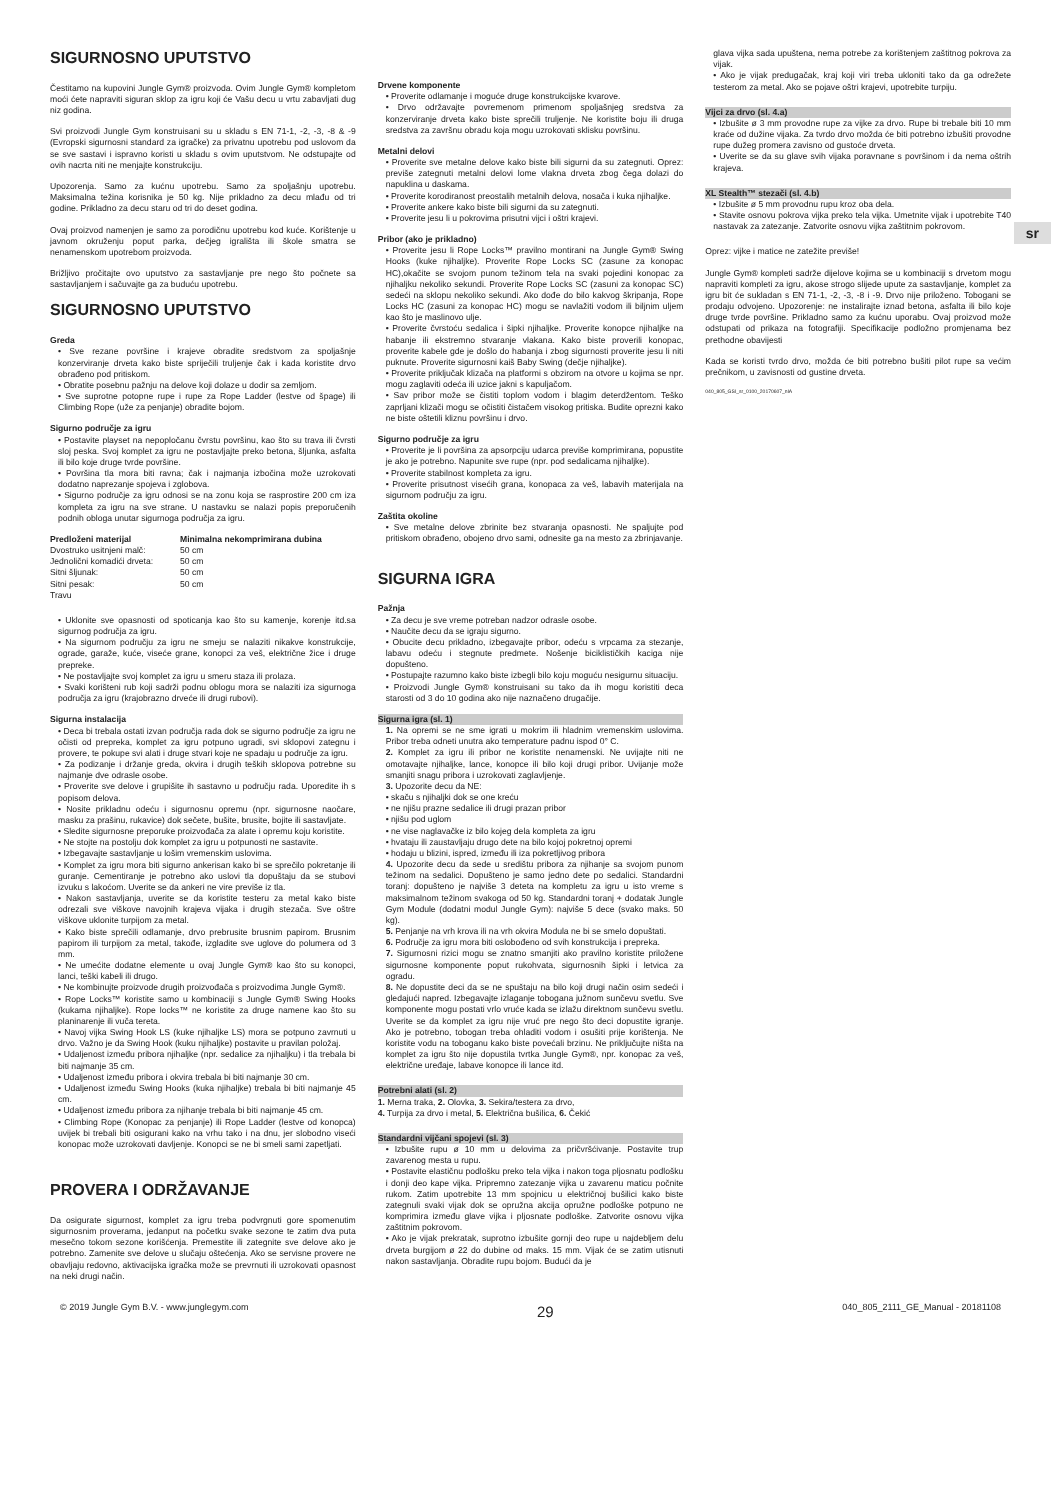sr
SIGURNOSNO UPUTSTVO
Čestitamo na kupovini Jungle Gym® proizvoda. Ovim Jungle Gym® kompletom moći ćete napraviti siguran sklop za igru koji će Vašu decu u vrtu zabavljati dug niz godina.
Svi proizvodi Jungle Gym konstruisani su u skladu s EN 71-1, -2, -3, -8 & -9 (Evropski sigurnosni standard za igračke) za privatnu upotrebu pod uslovom da se sve sastavi i ispravno koristi u skladu s ovim uputstvom. Ne odstupajte od ovih nacrta niti ne menjajte konstrukciju.
Upozorenja. Samo za kućnu upotrebu. Samo za spoljašnju upotrebu. Maksimalna težina korisnika je 50 kg. Nije prikladno za decu mlađu od tri godine. Prikladno za decu staru od tri do deset godina.
Ovaj proizvod namenjen je samo za porodičnu upotrebu kod kuće. Korištenje u javnom okruženju poput parka, dečjeg igrališta ili škole smatra se nenamenskom upotrebom proizvoda.
Brižljivo pročitajte ovo uputstvo za sastavljanje pre nego što počnete sa sastavljanjem i sačuvajte ga za buduću upotrebu.
SIGURNOSNO UPUTSTVO
Greda
• Sve rezane površine i krajeve obradite sredstvom za spoljašnje konzerviranje drveta kako biste spriječili truljenje čak i kada koristite drvo obrađeno pod pritiskom.
• Obratite posebnu pažnju na delove koji dolaze u dodir sa zemljom.
• Sve suprotne potopne rupe i rupe za Rope Ladder (lestve od špage) ili Climbing Rope (uže za penjanje) obradite bojom.
Sigurno područje za igru
• Postavite playset na nepopločanu čvrstu površinu, kao što su trava ili čvrsti sloj peska. Svoj komplet za igru ne postavljajte preko betona, šljunka, asfalta ili bilo koje druge tvrde površine.
• Površina tla mora biti ravna; čak i najmanja izbočina može uzrokovati dodatno naprezanje spojeva i zglobova.
• Sigurno područje za igru odnosi se na zonu koja se rasprostire 200 cm iza kompleta za igru na sve strane. U nastavku se nalazi popis preporučenih podnih obloga unutar sigurnoga područja za igru.
| Predloženi materijal | Minimalna nekomprimirana dubina |
| --- | --- |
| Dvostruko usitnjeni malč: | 50 cm |
| Jednolični komadići drveta: | 50 cm |
| Sitni šljunak: | 50 cm |
| Sitni pesak: | 50 cm |
| Travu | |
• Uklonite sve opasnosti od spoticanja kao što su kamenje, korenje itd.sa sigurnog područja za igru.
• Na sigurnom području za igru ne smeju se nalaziti nikakve konstrukcije, ograde, garaže, kuće, viseće grane, konopci za veš, električne žice i druge prepreke.
• Ne postavljajte svoj komplet za igru u smeru staza ili prolaza.
• Svaki korišteni rub koji sadrži podnu oblogu mora se nalaziti iza sigurnoga područja za igru (krajobrazno drveće ili drugi rubovi).
Sigurna instalacija
• Deca bi trebala ostati izvan područja rada dok se sigurno područje za igru ne očisti od prepreka, komplet za igru potpuno ugradi, svi sklopovi zategnu i provere, te pokupe svi alati i druge stvari koje ne spadaju u područje za igru.
• Za podizanje i držanje greda, okvira i drugih teških sklopova potrebne su najmanje dve odrasle osobe.
• Proverite sve delove i grupišite ih sastavno u području rada. Uporedite ih s popisom delova.
• Nosite prikladnu odeću i sigurnosnu opremu (npr. sigurnosne naočare, masku za prašinu, rukavice) dok sečete, bušite, brusite, bojite ili sastavljate.
• Sledite sigurnosne preporuke proizvođača za alate i opremu koju koristite.
• Ne stojte na postolju dok komplet za igru u potpunosti ne sastavite.
• Izbegavajte sastavljanje u lošim vremenskim uslovima.
• Komplet za igru mora biti sigurno ankerisan kako bi se sprečilo pokretanje ili guranje. Cementiranje je potrebno ako uslovi tla dopuštaju da se stubovi izvuku s lakoćom. Uverite se da ankeri ne vire previše iz tla.
• Nakon sastavljanja, uverite se da koristite testeru za metal kako biste odrezali sve viškove navojnih krajeva vijaka i drugih stezača. Sve oštre viškove uklonite turpijom za metal.
• Kako biste sprečili odlamanje, drvo prebrusite brusnim papirom. Brusnim papirom ili turpijom za metal, takođe, izgladite sve uglove do polumera od 3 mm.
• Ne umećite dodatne elemente u ovaj Jungle Gym® kao što su konopci, lanci, teški kabeli ili drugo.
• Ne kombinujte proizvode drugih proizvođača s proizvodima Jungle Gym®.
• Rope Locks™ koristite samo u kombinaciji s Jungle Gym® Swing Hooks (kukama njihaljke). Rope locks™ ne koristite za druge namene kao što su planinarenje ili vuča tereta.
• Navoj vijka Swing Hook LS (kuke njihaljke LS) mora se potpuno zavrnuti u drvo. Važno je da Swing Hook (kuku njihaljke) postavite u pravilan položaj.
• Udaljenost između pribora njihaljke (npr. sedalice za njihaljku) i tla trebala bi biti najmanje 35 cm.
• Udaljenost između pribora i okvira trebala bi biti najmanje 30 cm.
• Udaljenost između Swing Hooks (kuka njihaljke) trebala bi biti najmanje 45 cm.
• Udaljenost između pribora za njihanje trebala bi biti najmanje 45 cm.
• Climbing Rope (Konopac za penjanje) ili Rope Ladder (lestve od konopca) uvijek bi trebali biti osigurani kako na vrhu tako i na dnu, jer slobodno viseći konopac može uzrokovati davljenje. Konopci se ne bi smeli sami zapetljati.
PROVERA I ODRŽAVANJE
Da osigurate sigurnost, komplet za igru treba podvrgnuti gore spomenutim sigurnosnim proverama, jedanput na početku svake sezone te zatim dva puta mesečno tokom sezone korišćenja. Premestite ili zategnite sve delove ako je potrebno. Zamenite sve delove u slučaju oštećenja. Ako se servisne provere ne obavljaju redovno, aktivacijska igračka može se prevrnuti ili uzrokovati opasnost na neki drugi način.
Drvene komponente
• Proverite odlamanje i moguće druge konstrukcijske kvarove.
• Drvo održavajte povremenom primenom spoljašnjeg sredstva za konzerviranje drveta kako biste sprečili truljenje. Ne koristite boju ili druga sredstva za završnu obradu koja mogu uzrokovati sklisku površinu.
Metalni delovi
• Proverite sve metalne delove kako biste bili sigurni da su zategnuti. Oprez: previše zategnuti metalni delovi lome vlakna drveta zbog čega dolazi do napuklina u daskama.
• Proverite korodiranost preostalih metalnih delova, nosača i kuka njihaljke.
• Proverite ankere kako biste bili sigurni da su zategnuti.
• Proverite jesu li u pokrovima prisutni vijci i oštri krajevi.
Pribor (ako je prikladno)
• Proverite jesu li Rope Locks™ pravilno montirani na Jungle Gym® Swing Hooks (kuke njihaljke). Proverite Rope Locks SC (zasune za konopac HC),okačite se svojom punom težinom tela na svaki pojedini konopac za njihaljku nekoliko sekundi. Proverite Rope Locks SC (zasuni za konopac SC) sedeći na sklopu nekoliko sekundi. Ako dođe do bilo kakvog škripanja, Rope Locks HC (zasuni za konopac HC) mogu se navlažiti vodom ili biljnim uljem kao što je maslinovo ulje.
• Proverite čvrstoću sedalica i šipki njihaljke. Proverite konopce njihaljke na habanje ili ekstremno stvaranje vlakana. Kako biste proverili konopac, proverite kabele gde je došlo do habanja i zbog sigurnosti proverite jesu li niti puknute. Proverite sigurnosni kaiš Baby Swing (dečje njihaljke).
• Proverite priključak klizača na platformi s obzirom na otvore u kojima se npr. mogu zaglaviti odeća ili uzice jakni s kapuljačom.
• Sav pribor može se čistiti toplom vodom i blagim deterdžentom. Teško zaprljani klizači mogu se očistiti čistačem visokog pritiska. Budite oprezni kako ne biste oštetili kliznu površinu i drvo.
Sigurno područje za igru
• Proverite je li površina za apsorpciju udarca previše komprimirana, popustite je ako je potrebno. Napunite sve rupe (npr. pod sedalicama njihaljke).
• Proverite stabilnost kompleta za igru.
• Proverite prisutnost visećih grana, konopaca za veš, labavih materijala na sigurnom području za igru.
Zaštita okoline
• Sve metalne delove zbrinite bez stvaranja opasnosti. Ne spaljujte pod pritiskom obrađeno, obojeno drvo sami, odnesite ga na mesto za zbrinjavanje.
SIGURNA IGRA
Pažnja
• Za decu je sve vreme potreban nadzor odrasle osobe.
• Naučite decu da se igraju sigurno.
• Obucite decu prikladno, izbegavajte pribor, odeću s vrpcama za stezanje, labavu odeću i stegnute predmete. Nošenje biciklističkih kaciga nije dopušteno.
• Postupajte razumno kako biste izbegli bilo koju moguću nesigurnu situaciju.
• Proizvodi Jungle Gym® konstruisani su tako da ih mogu koristiti deca starosti od 3 do 10 godina ako nije naznačeno drugačije.
Sigurna igra (sl. 1)
1. Na opremi se ne sme igrati u mokrim ili hladnim vremenskim uslovima. Pribor treba odneti unutra ako temperature padnu ispod 0° C.
2. Komplet za igru ili pribor ne koristite nenamenski. Ne uvijajte niti ne omotavajte njihaljke, lance, konopce ili bilo koji drugi pribor. Uvijanje može smanjiti snagu pribora i uzrokovati zaglavljenje.
3. Upozorite decu da NE:
• skaču s njihaljki dok se one kreću
• ne njišu prazne sedalice ili drugi prazan pribor
• njišu pod uglom
• ne vise naglavačke iz bilo kojeg dela kompleta za igru
• hvataju ili zaustavljaju drugo dete na bilo kojoj pokretnoj opremi
• hodaju u blizini, ispred, između ili iza pokretljivog pribora
4. Upozorite decu da sede u središtu pribora za njihanje sa svojom punom težinom na sedalici. Dopušteno je samo jedno dete po sedalici. Standardni toranj: dopušteno je najviše 3 deteta na kompletu za igru u isto vreme s maksimalnom težinom svakoga od 50 kg. Standardni toranj + dodatak Jungle Gym Module (dodatni modul Jungle Gym): najviše 5 dece (svako maks. 50 kg).
5. Penjanje na vrh krova ili na vrh okvira Modula ne bi se smelo dopuštati.
6. Područje za igru mora biti oslobođeno od svih konstrukcija i prepreka.
7. Sigurnosni rizici mogu se znatno smanjiti ako pravilno koristite priložene sigurnosne komponente poput rukohvata, sigurnosnih šipki i letvica za ogradu.
8. Ne dopustite deci da se ne spuštaju na bilo koji drugi način osim sedeći i gledajući napred. Izbegavajte izlaganje tobogana južnom sunčevu svetlu. Sve komponente mogu postati vrlo vruće kada se izlažu direktnom sunčevu svetlu. Uverite se da komplet za igru nije vruć pre nego što deci dopustite igranje. Ako je potrebno, tobogan treba ohladiti vodom i osušiti prije korištenja. Ne koristite vodu na toboganu kako biste povećali brzinu. Ne priključujte ništa na komplet za igru što nije dopustila tvrtka Jungle Gym®, npr. konopac za veš, električne uređaje, labave konopce ili lance itd.
Potrebni alati (sl. 2)
1. Merna traka, 2. Olovka, 3. Sekira/testera za drvo,
4. Turpija za drvo i metal, 5. Električna bušilica, 6. Čekić
Standardni vijčani spojevi (sl. 3)
• Izbušite rupu ø 10 mm u delovima za pričvršćivanje. Postavite trup zavarenog mesta u rupu.
• Postavite elastičnu podlošku preko tela vijka i nakon toga pljosnatu podlošku i donji deo kape vijka. Pripremno zatezanje vijka u zavarenu maticu počnite rukom. Zatim upotrebite 13 mm spojnicu u električnoj bušilici kako biste zategnuli svaki vijak dok se opružna akcija opružne podloške potpuno ne komprimira između glave vijka i pljosnate podloške. Zatvorite osnovu vijka zaštitnim pokrovom.
• Ako je vijak prekratak, suprotno izbušite gornji deo rupe u najdebljem delu drveta burgijom ø 22 do dubine od maks. 15 mm. Vijak će se zatim utisnuti nakon sastavljanja. Obradite rupu bojom. Budući da je
glava vijka sada upuštena, nema potrebe za korištenjem zaštitnog pokrova za vijak.
• Ako je vijak predugačak, kraj koji viri treba ukloniti tako da ga odrežete testerom za metal. Ako se pojave oštri krajevi, upotrebite turpiju.
Vijci za drvo (sl. 4.a)
• Izbušite ø 3 mm provodne rupe za vijke za drvo. Rupe bi trebale biti 10 mm kraće od dužine vijaka. Za tvrdo drvo možda će biti potrebno izbušiti provodne rupe dužeg promera zavisno od gustoće drveta.
• Uverite se da su glave svih vijaka poravnane s površinom i da nema oštrih krajeva.
XL Stealth™ stezači (sl. 4.b)
• Izbušite ø 5 mm provodnu rupu kroz oba dela.
• Stavite osnovu pokrova vijka preko tela vijka. Umetnite vijak i upotrebite T40 nastavak za zatezanje. Zatvorite osnovu vijka zaštitnim pokrovom.
Oprez: vijke i matice ne zatežite previše!
Jungle Gym® kompleti sadrže dijelove kojima se u kombinaciji s drvetom mogu napraviti kompleti za igru, akose strogo slijede upute za sastavljanje, komplet za igru bit će sukladan s EN 71-1, -2, -3, -8 i -9. Drvo nije priloženo. Tobogani se prodaju odvojeno. Upozorenje: ne instalirajte iznad betona, asfalta ili bilo koje druge tvrde površine. Prikladno samo za kućnu uporabu. Ovaj proizvod može odstupati od prikaza na fotografiji. Specifikacije podložno promjenama bez prethodne obavijesti
Kada se koristi tvrdo drvo, možda će biti potrebno bušiti pilot rupe sa većim prečnikom, u zavisnosti od gustine drveta.
040_805_GSI_sr_0100_20170607_nlA
© 2019 Jungle Gym B.V. - www.junglegym.com 29 040_805_2111_GE_Manual - 20181108